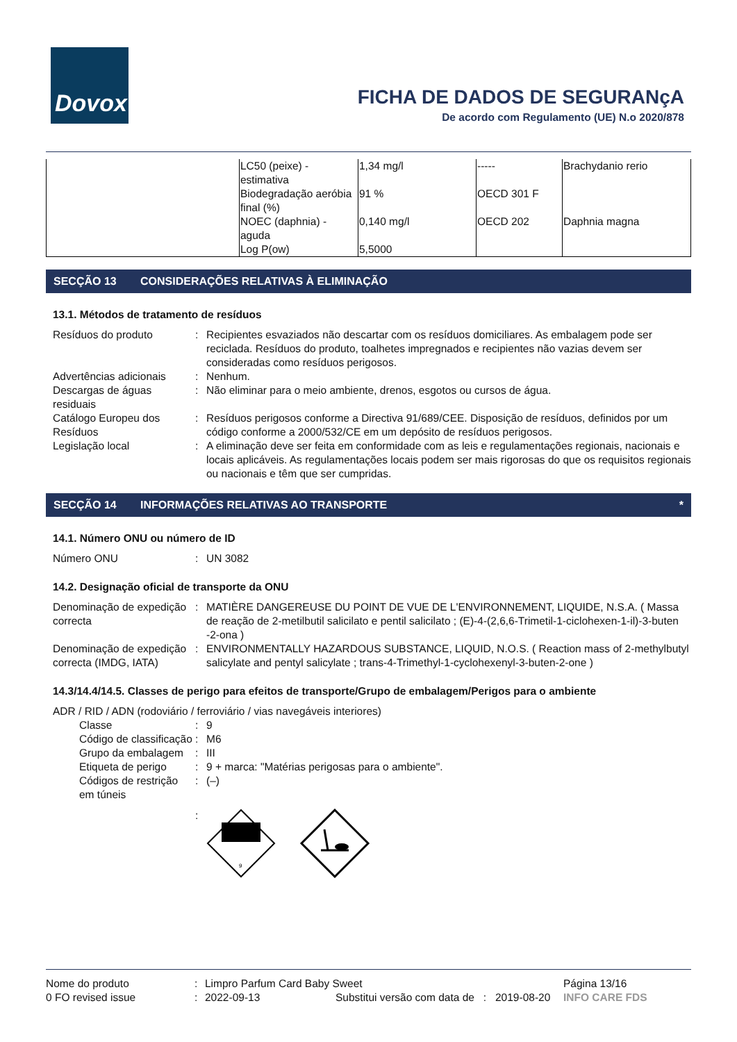Dovox
FICHA DE DADOS DE SEGURANçA
De acordo com Regulamento (UE) N.o 2020/878
| | LC50 (peixe) - estimativa | 1,34 mg/l | ----- | Brachydanio rerio |
| | Biodegradação aeróbia final (%) | 91 % | OECD 301 F | |
| | NOEC (daphnia) - aguda | 0,140 mg/l | OECD 202 | Daphnia magna |
| | Log P(ow) | 5,5000 | | |
SECÇÃO 13 CONSIDERAÇÕES RELATIVAS À ELIMINAÇÃO
13.1. Métodos de tratamento de resíduos
| Resíduos do produto | : | Recipientes esvaziados não descartar com os resíduos domiciliares. As embalagem pode ser reciclada. Resíduos do produto, toalhetes impregnados e recipientes não vazias devem ser consideradas como resíduos perigosos. |
| Advertências adicionais | : | Nenhum. |
| Descargas de águas residuais | : | Não eliminar para o meio ambiente, drenos, esgotos ou cursos de água. |
| Catálogo Europeu dos Resíduos | : | Resíduos perigosos conforme a Directiva 91/689/CEE. Disposição de resíduos, definidos por um código conforme a 2000/532/CE em um depósito de resíduos perigosos. |
| Legislação local | : | A eliminação deve ser feita em conformidade com as leis e regulamentações regionais, nacionais e locais aplicáveis. As regulamentações locais podem ser mais rigorosas do que os requisitos regionais ou nacionais e têm que ser cumpridas. |
SECÇÃO 14 INFORMAÇÕES RELATIVAS AO TRANSPORTE *
14.1. Número ONU ou número de ID
| Número ONU | : | UN 3082 |
14.2. Designação oficial de transporte da ONU
| Denominação de expedição correcta | : | MATIÈRE DANGEREUSE DU POINT DE VUE DE L'ENVIRONNEMENT, LIQUIDE, N.S.A. ( Massa de reação de 2-metilbutil salicilato e pentil salicilato ; (E)-4-(2,6,6-Trimetil-1-ciclohexen-1-il)-3-buten -2-ona ) |
| Denominação de expedição correcta (IMDG, IATA) | : | ENVIRONMENTALLY HAZARDOUS SUBSTANCE, LIQUID, N.O.S. ( Reaction mass of 2-methylbutyl salicylate and pentyl salicylate ; trans-4-Trimethyl-1-cyclohexenyl-3-buten-2-one ) |
14.3/14.4/14.5. Classes de perigo para efeitos de transporte/Grupo de embalagem/Perigos para o ambiente
ADR / RID / ADN (rodoviário / ferroviário / vias navegáveis interiores)
| Classe | : | 9 |
| Código de classificação | : | M6 |
| Grupo da embalagem | : | III |
| Etiqueta de perigo | : | 9 + marca: "Matérias perigosas para o ambiente". |
| Códigos de restrição em túneis | : | (–) |
| | : | 9 |
| Nome do produto | : | Limpro Parfum Card Baby Sweet | | | Página 13/16 |
| 0 FO revised issue | : | 2022-09-13 | Substitui versão com data de : | 2019-08-20 | INFO CARE FDS |